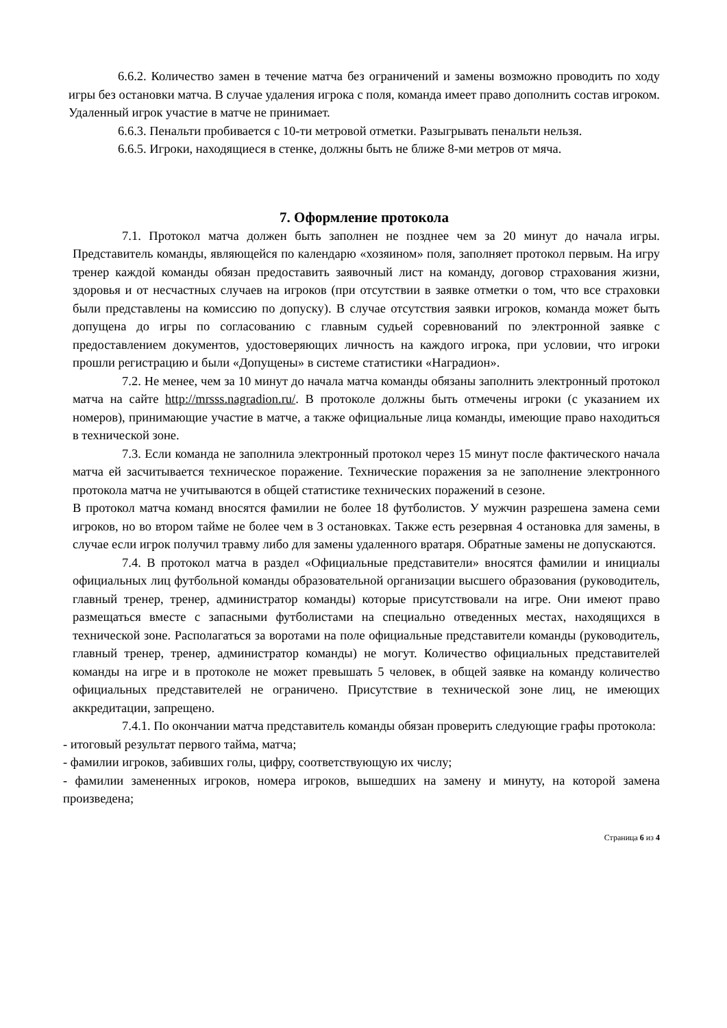6.6.2. Количество замен в течение матча без ограничений и замены возможно проводить по ходу игры без остановки матча. В случае удаления игрока с поля, команда имеет право дополнить состав игроком. Удаленный игрок участие в матче не принимает.
6.6.3. Пенальти пробивается с 10-ти метровой отметки. Разыгрывать пенальти нельзя.
6.6.5. Игроки, находящиеся в стенке, должны быть не ближе 8-ми метров от мяча.
7. Оформление протокола
7.1. Протокол матча должен быть заполнен не позднее чем за 20 минут до начала игры. Представитель команды, являющейся по календарю «хозяином» поля, заполняет протокол первым. На игру тренер каждой команды обязан предоставить заявочный лист на команду, договор страхования жизни, здоровья и от несчастных случаев на игроков (при отсутствии в заявке отметки о том, что все страховки были представлены на комиссию по допуску). В случае отсутствия заявки игроков, команда может быть допущена до игры по согласованию с главным судьей соревнований по электронной заявке с предоставлением документов, удостоверяющих личность на каждого игрока, при условии, что игроки прошли регистрацию и были «Допущены» в системе статистики «Наградион».
7.2. Не менее, чем за 10 минут до начала матча команды обязаны заполнить электронный протокол матча на сайте http://mrsss.nagradion.ru/. В протоколе должны быть отмечены игроки (с указанием их номеров), принимающие участие в матче, а также официальные лица команды, имеющие право находиться в технической зоне.
7.3. Если команда не заполнила электронный протокол через 15 минут после фактического начала матча ей засчитывается техническое поражение. Технические поражения за не заполнение электронного протокола матча не учитываются в общей статистике технических поражений в сезоне.
В протокол матча команд вносятся фамилии не более 18 футболистов. У мужчин разрешена замена семи игроков, но во втором тайме не более чем в 3 остановках. Также есть резервная 4 остановка для замены, в случае если игрок получил травму либо для замены удаленного вратаря. Обратные замены не допускаются.
7.4. В протокол матча в раздел «Официальные представители» вносятся фамилии и инициалы официальных лиц футбольной команды образовательной организации высшего образования (руководитель, главный тренер, тренер, администратор команды) которые присутствовали на игре. Они имеют право размещаться вместе с запасными футболистами на специально отведенных местах, находящихся в технической зоне. Располагаться за воротами на поле официальные представители команды (руководитель, главный тренер, тренер, администратор команды) не могут. Количество официальных представителей команды на игре и в протоколе не может превышать 5 человек, в общей заявке на команду количество официальных представителей не ограничено. Присутствие в технической зоне лиц, не имеющих аккредитации, запрещено.
7.4.1. По окончании матча представитель команды обязан проверить следующие графы протокола:
- итоговый результат первого тайма, матча;
- фамилии игроков, забивших голы, цифру, соответствующую их числу;
- фамилии замененных игроков, номера игроков, вышедших на замену и минуту, на которой замена произведена;
Страница 6 из 4